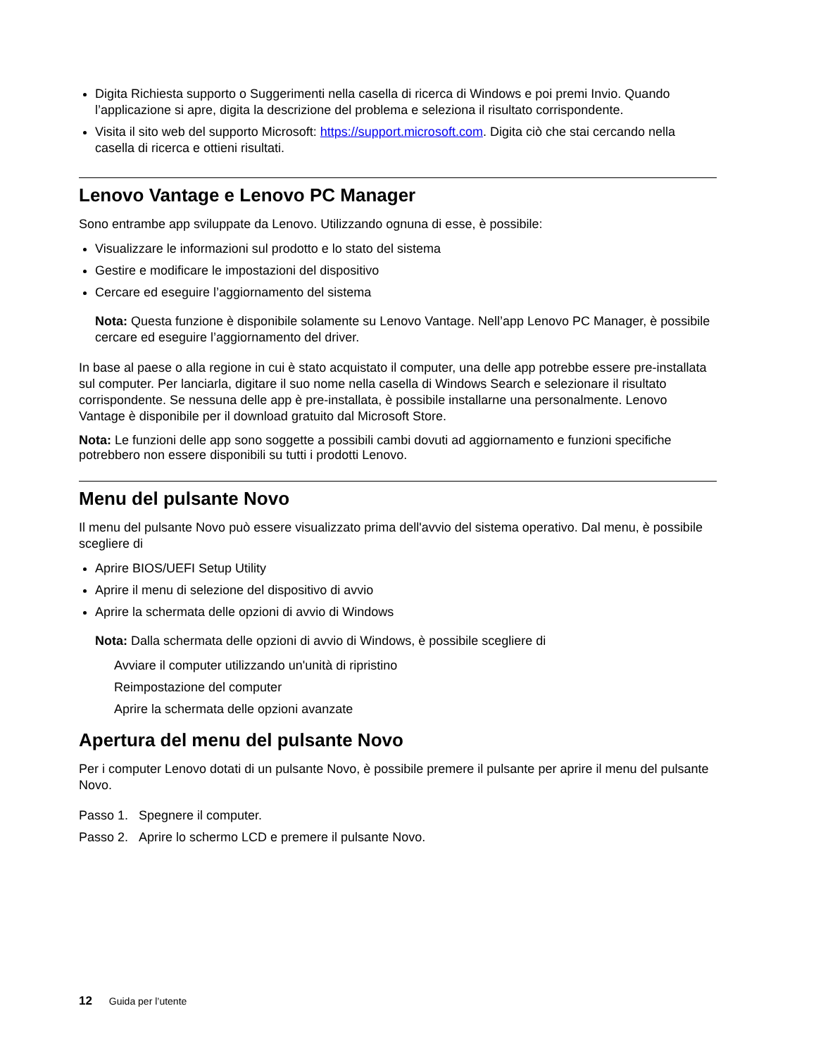Digita Richiesta supporto o Suggerimenti nella casella di ricerca di Windows e poi premi Invio. Quando l’applicazione si apre, digita la descrizione del problema e seleziona il risultato corrispondente.
Visita il sito web del supporto Microsoft: https://support.microsoft.com. Digita ciò che stai cercando nella casella di ricerca e ottieni risultati.
Lenovo Vantage e Lenovo PC Manager
Sono entrambe app sviluppate da Lenovo. Utilizzando ognuna di esse, è possibile:
Visualizzare le informazioni sul prodotto e lo stato del sistema
Gestire e modificare le impostazioni del dispositivo
Cercare ed eseguire l’aggiornamento del sistema
Nota: Questa funzione è disponibile solamente su Lenovo Vantage. Nell’app Lenovo PC Manager, è possibile cercare ed eseguire l’aggiornamento del driver.
In base al paese o alla regione in cui è stato acquistato il computer, una delle app potrebbe essere pre-installata sul computer. Per lanciarla, digitare il suo nome nella casella di Windows Search e selezionare il risultato corrispondente. Se nessuna delle app è pre-installata, è possibile installarne una personalmente. Lenovo Vantage è disponibile per il download gratuito dal Microsoft Store.
Nota: Le funzioni delle app sono soggette a possibili cambi dovuti ad aggiornamento e funzioni specifiche potrebbero non essere disponibili su tutti i prodotti Lenovo.
Menu del pulsante Novo
Il menu del pulsante Novo può essere visualizzato prima dell'avvio del sistema operativo. Dal menu, è possibile scegliere di
Aprire BIOS/UEFI Setup Utility
Aprire il menu di selezione del dispositivo di avvio
Aprire la schermata delle opzioni di avvio di Windows
Nota: Dalla schermata delle opzioni di avvio di Windows, è possibile scegliere di
Avviare il computer utilizzando un'unità di ripristino
Reimpostazione del computer
Aprire la schermata delle opzioni avanzate
Apertura del menu del pulsante Novo
Per i computer Lenovo dotati di un pulsante Novo, è possibile premere il pulsante per aprire il menu del pulsante Novo.
Passo 1. Spegnere il computer.
Passo 2. Aprire lo schermo LCD e premere il pulsante Novo.
12 Guida per l’utente